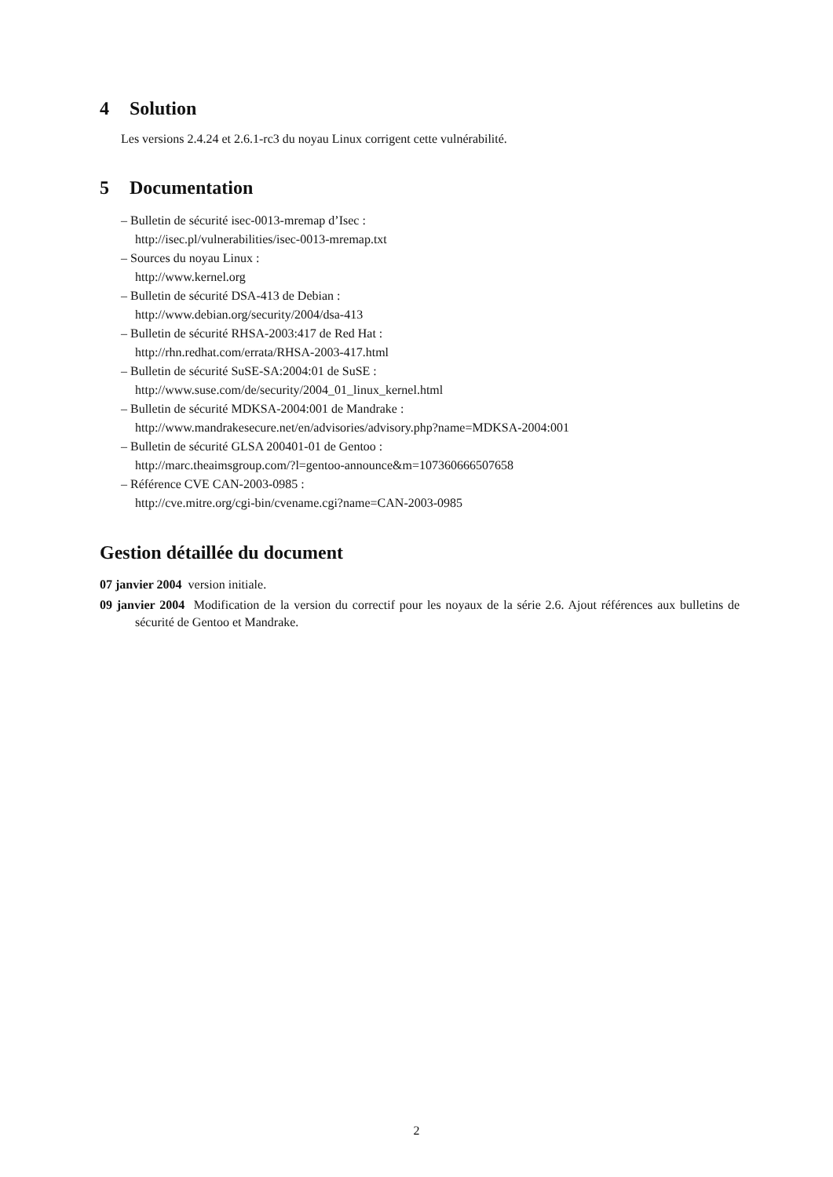4 Solution
Les versions 2.4.24 et 2.6.1-rc3 du noyau Linux corrigent cette vulnérabilité.
5 Documentation
– Bulletin de sécurité isec-0013-mremap d’Isec :
http://isec.pl/vulnerabilities/isec-0013-mremap.txt
– Sources du noyau Linux :
http://www.kernel.org
– Bulletin de sécurité DSA-413 de Debian :
http://www.debian.org/security/2004/dsa-413
– Bulletin de sécurité RHSA-2003:417 de Red Hat :
http://rhn.redhat.com/errata/RHSA-2003-417.html
– Bulletin de sécurité SuSE-SA:2004:01 de SuSE :
http://www.suse.com/de/security/2004_01_linux_kernel.html
– Bulletin de sécurité MDKSA-2004:001 de Mandrake :
http://www.mandrakesecure.net/en/advisories/advisory.php?name=MDKSA-2004:001
– Bulletin de sécurité GLSA 200401-01 de Gentoo :
http://marc.theaimsgroup.com/?l=gentoo-announce&m=107360666507658
– Référence CVE CAN-2003-0985 :
http://cve.mitre.org/cgi-bin/cvename.cgi?name=CAN-2003-0985
Gestion détaillée du document
07 janvier 2004 version initiale.
09 janvier 2004 Modification de la version du correctif pour les noyaux de la série 2.6. Ajout références aux bulletins de sécurité de Gentoo et Mandrake.
2